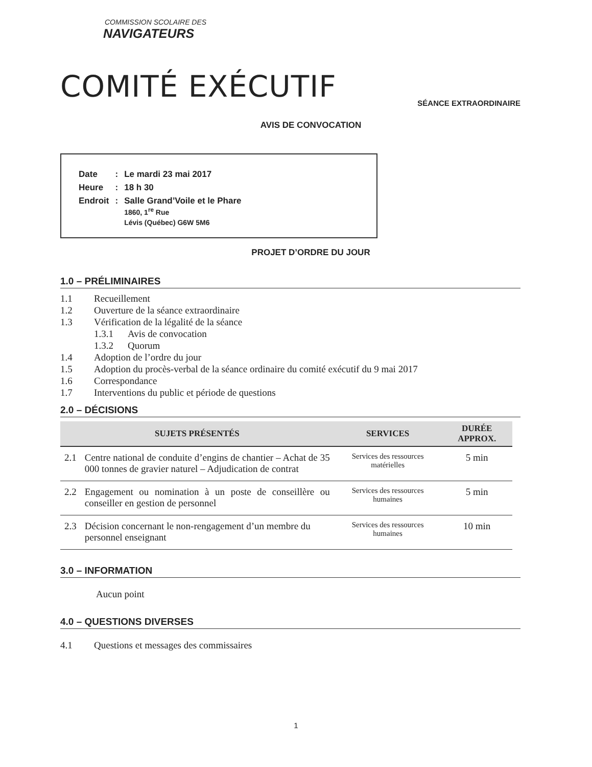COMMISSION SCOLAIRE DES
NAVIGATEURS
COMITÉ EXÉCUTIF
SÉANCE EXTRAORDINAIRE
AVIS DE CONVOCATION
| Date | : | Le mardi 23 mai 2017 |
| Heure | : | 18 h 30 |
| Endroit | : | Salle Grand’Voile et le Phare 1860, 1<sup>re</sup> Rue Lévis (Québec) G6W 5M6 |
PROJET D’ORDRE DU JOUR
1.0 – PRÉLIMINAIRES
1.1 Recueillement
1.2 Ouverture de la séance extraordinaire
1.3 Vérification de la légalité de la séance
1.3.1 Avis de convocation
1.3.2 Quorum
1.4 Adoption de l’ordre du jour
1.5 Adoption du procès-verbal de la séance ordinaire du comité exécutif du 9 mai 2017
1.6 Correspondance
1.7 Interventions du public et période de questions
2.0 – DÉCISIONS
| SUJETS PRÉSENTÉS | | SERVICES | DURÉE APPROX. |
| --- | --- | --- | --- |
| 2.1 | Centre national de conduite d’engins de chantier – Achat de 35 000 tonnes de gravier naturel – Adjudication de contrat | Services des ressources matérielles | 5 min |
| 2.2 | Engagement ou nomination à un poste de conseillère ou conseiller en gestion de personnel | Services des ressources humaines | 5 min |
| 2.3 | Décision concernant le non-rengagement d’un membre du personnel enseignant | Services des ressources humaines | 10 min |
3.0 – INFORMATION
Aucun point
4.0 – QUESTIONS DIVERSES
4.1 Questions et messages des commissaires
1